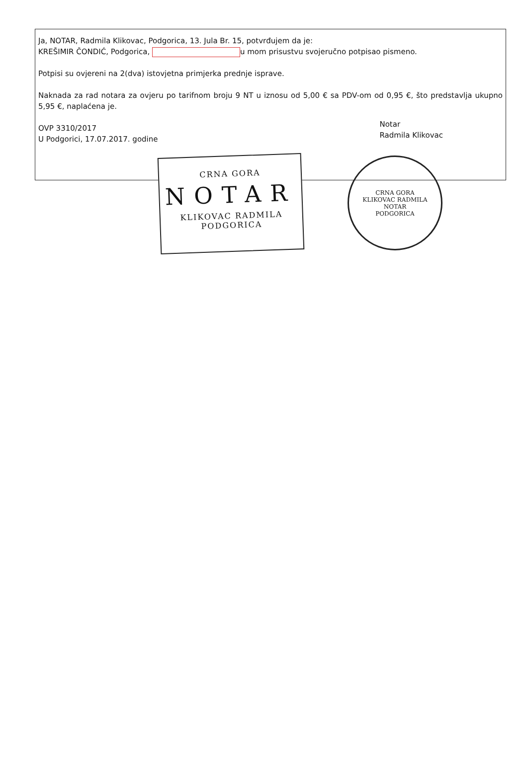Ja, NOTAR, Radmila Klikovac, Podgorica, 13. Jula Br. 15, potvrđujem da je:
KREŠIMIR ČONDIĆ, Podgorica, u mom prisustvu svojeručno potpisao pismeno.
Potpisi su ovjereni na 2(dva) istovjetna primjerka prednje isprave.
Naknada za rad notara za ovjeru po tarifnom broju 9 NT u iznosu od 5,00 € sa PDV-om od 0,95 €, što predstavlja ukupno 5,95 €, naplaćena je.
OVP 3310/2017
U Podgorici, 17.07.2017. godine
Notar
Radmila Klikovac
CRNA GORA
NOTAR
KLIKOVAC RADMILA
PODGORICA
CRNA GORA
KLIKOVAC RADMILA
NOTAR
PODGORICA